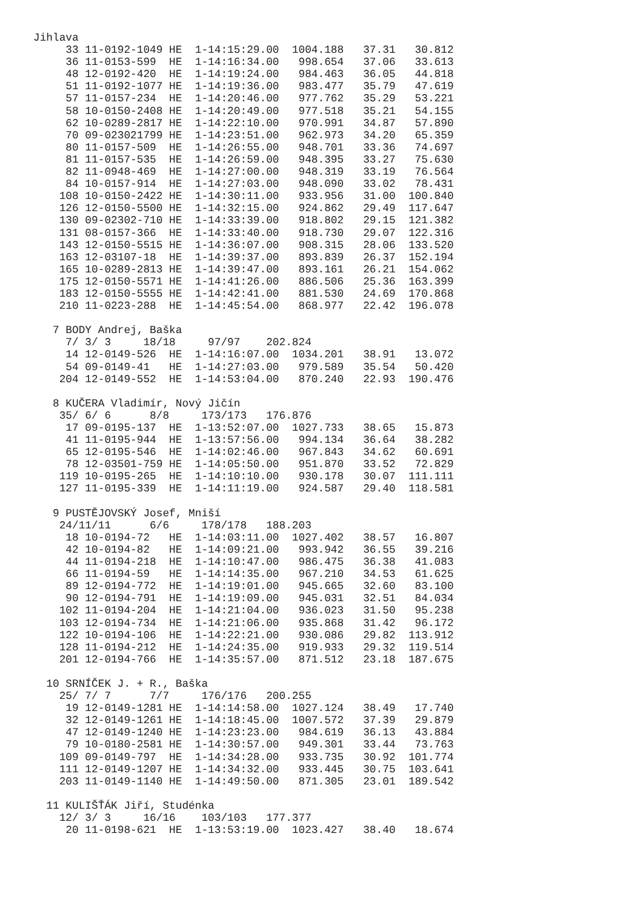Jihlava
     33 11-0192-1049 HE  1-14:15:29.00  1004.188   37.31   30.812
     36 11-0153-599  HE  1-14:16:34.00   998.654   37.06   33.613
     48 12-0192-420  HE  1-14:19:24.00   984.463   36.05   44.818
     51 11-0192-1077 HE  1-14:19:36.00   983.477   35.79   47.619
     57 11-0157-234  HE  1-14:20:46.00   977.762   35.29   53.221
     58 10-0150-2408 HE  1-14:20:49.00   977.518   35.21   54.155
     62 10-0289-2817 HE  1-14:22:10.00   970.991   34.87   57.890
     70 09-023021799 HE  1-14:23:51.00   962.973   34.20   65.359
     80 11-0157-509  HE  1-14:26:55.00   948.701   33.36   74.697
     81 11-0157-535  HE  1-14:26:59.00   948.395   33.27   75.630
     82 11-0948-469  HE  1-14:27:00.00   948.319   33.19   76.564
     84 10-0157-914  HE  1-14:27:03.00   948.090   33.02   78.431
    108 10-0150-2422 HE  1-14:30:11.00   933.956   31.00  100.840
    126 12-0150-5500 HE  1-14:32:15.00   924.862   29.49  117.647
    130 09-02302-710 HE  1-14:33:39.00   918.802   29.15  121.382
    131 08-0157-366  HE  1-14:33:40.00   918.730   29.07  122.316
    143 12-0150-5515 HE  1-14:36:07.00   908.315   28.06  133.520
    163 12-03107-18  HE  1-14:39:37.00   893.839   26.37  152.194
    165 10-0289-2813 HE  1-14:39:47.00   893.161   26.21  154.062
    175 12-0150-5571 HE  1-14:41:26.00   886.506   25.36  163.399
    183 12-0150-5555 HE  1-14:42:41.00   881.530   24.69  170.868
    210 11-0223-288  HE  1-14:45:54.00   868.977   22.42  196.078

   7 BODY Andrej, Baška
     7/ 3/ 3     18/18     97/97    202.824
     14 12-0149-526  HE  1-14:16:07.00  1034.201   38.91   13.072
     54 09-0149-41   HE  1-14:27:03.00   979.589   35.54   50.420
    204 12-0149-552  HE  1-14:53:04.00   870.240   22.93  190.476

   8 KUČERA Vladimír, Nový Jičín
    35/ 6/ 6      8/8     173/173   176.876
     17 09-0195-137  HE  1-13:52:07.00  1027.733   38.65   15.873
     41 11-0195-944  HE  1-13:57:56.00   994.134   36.64   38.282
     65 12-0195-546  HE  1-14:02:46.00   967.843   34.62   60.691
     78 12-03501-759 HE  1-14:05:50.00   951.870   33.52   72.829
    119 10-0195-265  HE  1-14:10:10.00   930.178   30.07  111.111
    127 11-0195-339  HE  1-14:11:19.00   924.587   29.40  118.581

   9 PUSTĚJOVSKÝ Josef, Mniší
    24/11/11      6/6     178/178   188.203
     18 10-0194-72   HE  1-14:03:11.00  1027.402   38.57   16.807
     42 10-0194-82   HE  1-14:09:21.00   993.942   36.55   39.216
     44 11-0194-218  HE  1-14:10:47.00   986.475   36.38   41.083
     66 11-0194-59   HE  1-14:14:35.00   967.210   34.53   61.625
     89 12-0194-772  HE  1-14:19:01.00   945.665   32.60   83.100
     90 12-0194-791  HE  1-14:19:09.00   945.031   32.51   84.034
    102 11-0194-204  HE  1-14:21:04.00   936.023   31.50   95.238
    103 12-0194-734  HE  1-14:21:06.00   935.868   31.42   96.172
    122 10-0194-106  HE  1-14:22:21.00   930.086   29.82  113.912
    128 11-0194-212  HE  1-14:24:35.00   919.933   29.32  119.514
    201 12-0194-766  HE  1-14:35:57.00   871.512   23.18  187.675

  10 SRNÍČEK J. + R., Baška
    25/ 7/ 7      7/7     176/176   200.255
     19 12-0149-1281 HE  1-14:14:58.00  1027.124   38.49   17.740
     32 12-0149-1261 HE  1-14:18:45.00  1007.572   37.39   29.879
     47 12-0149-1240 HE  1-14:23:23.00   984.619   36.13   43.884
     79 10-0180-2581 HE  1-14:30:57.00   949.301   33.44   73.763
    109 09-0149-797  HE  1-14:34:28.00   933.735   30.92  101.774
    111 12-0149-1207 HE  1-14:34:32.00   933.445   30.75  103.641
    203 11-0149-1140 HE  1-14:49:50.00   871.305   23.01  189.542

  11 KULIŠŤÁK Jiří, Studénka
    12/ 3/ 3     16/16    103/103   177.377
     20 11-0198-621  HE  1-13:53:19.00  1023.427   38.40   18.674